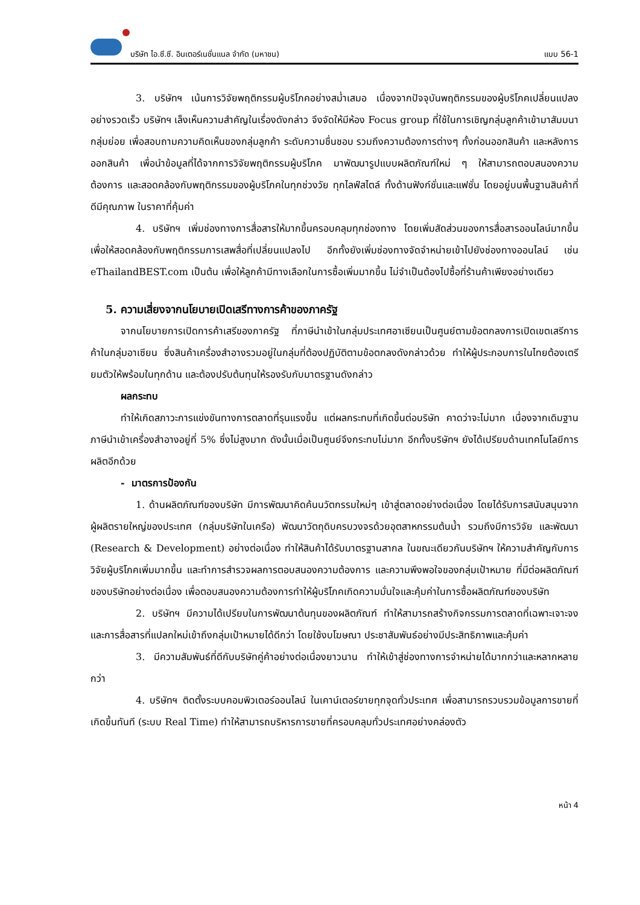บริษัท ไอ.ซี.ซี. อินเตอร์เนชั่นแนล จำกัด (มหาชน) แบบ 56-1
3. บริษัทฯ เน้นการวิจัยพฤติกรรมผู้บริโภคอย่างสม่ำเสมอ เนื่องจากปัจจุบันพฤติกรรมของผู้บริโภคเปลี่ยนแปลงอย่างรวดเร็ว บริษัทฯ เล็งเห็นความสำคัญในเรื่องดังกล่าว จึงจัดให้มีห้อง Focus group ที่ใช้ในการเชิญกลุ่มลูกค้าเข้ามาสัมมนากลุ่มย่อย เพื่อสอบถามความคิดเห็นของกลุ่มลูกค้า ระดับความชื่นชอบ รวมถึงความต้องการต่างๆ ทั้งก่อนออกสินค้า และหลังการออกสินค้า เพื่อนำข้อมูลที่ได้จากการวิจัยพฤติกรรมผู้บริโภค มาพัฒนารูปแบบผลิตภัณฑ์ใหม่ ๆ ให้สามารถตอบสนองความต้องการ และสอดคล้องกับพฤติกรรมของผู้บริโภคในทุกช่วงวัย ทุกไลฟ์สไตล์ ทั้งด้านฟังก์ชั่นและแฟชั่น โดยอยู่บนพื้นฐานสินค้าที่ดีมีคุณภาพ ในราคาที่คุ้มค่า
4. บริษัทฯ เพิ่มช่องทางการสื่อสารให้มากขึ้นครอบคลุมทุกช่องทาง โดยเพิ่มสัดส่วนของการสื่อสารออนไลน์มากขึ้น เพื่อให้สอดคล้องกับพฤติกรรมการเสพสื่อที่เปลี่ยนแปลงไป อีกทั้งยังเพิ่มช่องทางจัดจำหน่ายเข้าไปยังช่องทางออนไลน์ เช่น eThailandBEST.com เป็นต้น เพื่อให้ลูกค้ามีทางเลือกในการซื้อเพิ่มมากขึ้น ไม่จำเป็นต้องไปซื้อที่ร้านค้าเพียงอย่างเดียว
5. ความเสี่ยงจากนโยบายเปิดเสรีทางการค้าของภาครัฐ
จากนโยบายการเปิดการค้าเสรีของภาครัฐ ที่ภาษีนำเข้าในกลุ่มประเทศอาเซียนเป็นศูนย์ตามข้อตกลงการเปิดเขตเสรีการค้าในกลุ่มอาเซียน ซึ่งสินค้าเครื่องสำอางรวมอยู่ในกลุ่มที่ต้องปฏิบัติตามข้อตกลงดังกล่าวด้วย ทำให้ผู้ประกอบการในไทยต้องเตรียมตัวให้พร้อมในทุกด้าน และต้องปรับต้นทุนให้รองรับกับมาตรฐานดังกล่าว
ผลกระทบ
ทำให้เกิดสภาวะการแข่งขันทางการตลาดที่รุนแรงขึ้น แต่ผลกระทบที่เกิดขึ้นต่อบริษัท คาดว่าจะไม่มาก เนื่องจากเดิมฐานภาษีนำเข้าเครื่องสำอางอยู่ที่ 5% ซึ่งไม่สูงมาก ดังนั้นเมื่อเป็นศูนย์จึงกระทบไม่มาก อีกทั้งบริษัทฯ ยังได้เปรียบด้านเทคโนโลยีการผลิตอีกด้วย
- มาตรการป้องกัน
1. ด้านผลิตภัณฑ์ของบริษัท มีการพัฒนาคิดค้นนวัตกรรมใหม่ๆ เข้าสู่ตลาดอย่างต่อเนื่อง โดยได้รับการสนับสนุนจากผู้ผลิตรายใหญ่ของประเทศ (กลุ่มบริษัทในเครือ) พัฒนาวัตถุดิบครบวงจรด้วยอุตสาหกรรมต้นน้ำ รวมถึงมีการวิจัย และพัฒนา (Research & Development) อย่างต่อเนื่อง ทำให้สินค้าได้รับมาตรฐานสากล ในขณะเดียวกันบริษัทฯ ให้ความสำคัญกับการวิจัยผู้บริโภคเพิ่มมากขึ้น และทำการสำรวจผลการตอบสนองความต้องการ และความพึงพอใจของกลุ่มเป้าหมาย ที่มีต่อผลิตภัณฑ์ของบริษัทอย่างต่อเนื่อง เพื่อตอบสนองความต้องการทำให้ผู้บริโภคเกิดความมั่นใจและคุ้มค่าในการซื้อผลิตภัณฑ์ของบริษัท
2. บริษัทฯ มีความได้เปรียบในการพัฒนาต้นทุนของผลิตภัณฑ์ ทำให้สามารถสร้างกิจกรรมการตลาดที่เฉพาะเจาะจงและการสื่อสารที่แปลกใหม่เข้าถึงกลุ่มเป้าหมายได้ดีกว่า โดยใช้งบโฆษณา ประชาสัมพันธ์อย่างมีประสิทธิภาพและคุ้มค่า
3. มีความสัมพันธ์ที่ดีกับบริษัทคู่ค้าอย่างต่อเนื่องยาวนาน ทำให้เข้าสู่ช่องทางการจำหน่ายได้มากกว่าและหลากหลายกว่า
4. บริษัทฯ ติดตั้งระบบคอมพิวเตอร์ออนไลน์ ในเคาน์เตอร์ขายทุกจุดทั่วประเทศ เพื่อสามารถรวบรวมข้อมูลการขายที่เกิดขึ้นทันที (ระบบ Real Time) ทำให้สามารถบริหารการขายที่ครอบคลุมทั่วประเทศอย่างคล่องตัว
หน้า 4